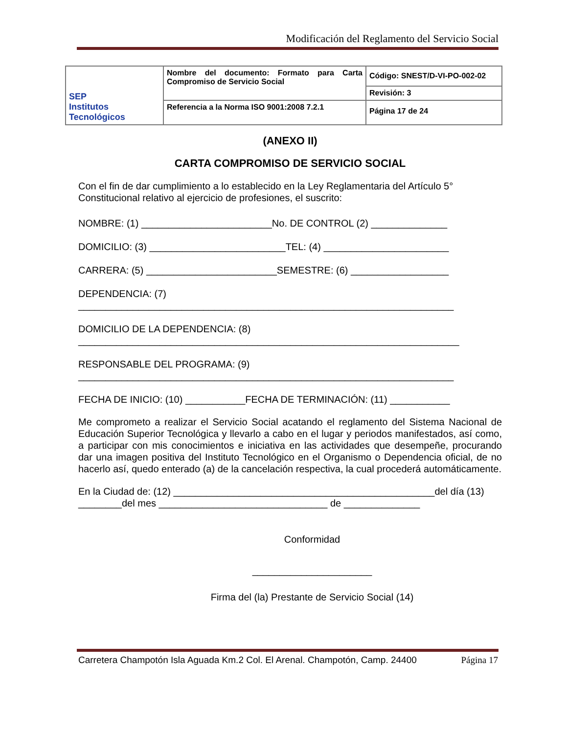Modificación del Reglamento del Servicio Social
| SEP Institutos Tecnológicos | Nombre del documento: Formato para Carta Compromiso de Servicio Social | Código: SNEST/D-VI-PO-002-02 |
| | | Revisión: 3 |
| | Referencia a la Norma ISO 9001:2008 7.2.1 | Página 17 de 24 |
(ANEXO II)
CARTA COMPROMISO DE SERVICIO SOCIAL
Con el fin de dar cumplimiento a lo establecido en la Ley Reglamentaria del Artículo 5° Constitucional relativo al ejercicio de profesiones, el suscrito:
NOMBRE: (1) ________________________No. DE CONTROL (2) ______________
DOMICILIO: (3) _________________________TEL: (4) _______________________
CARRERA: (5) ________________________SEMESTRE: (6) __________________
DEPENDENCIA: (7)
_____________________________________________________________________
DOMICILIO DE LA DEPENDENCIA: (8)
______________________________________________________________________
RESPONSABLE DEL PROGRAMA: (9)
_____________________________________________________________________
FECHA DE INICIO: (10) ___________FECHA DE TERMINACIÓN: (11) ___________
Me comprometo a realizar el Servicio Social acatando el reglamento del Sistema Nacional de Educación Superior Tecnológica y llevarlo a cabo en el lugar y periodos manifestados, así como, a participar con mis conocimientos e iniciativa en las actividades que desempeñe, procurando dar una imagen positiva del Instituto Tecnológico en el Organismo o Dependencia oficial, de no hacerlo así, quedo enterado (a) de la cancelación respectiva, la cual procederá automáticamente.
En la Ciudad de: (12) ________________________________________________del día (13) ________del mes _______________________________ de ______________
Conformidad
______________________
Firma del (la) Prestante de Servicio Social (14)
Carretera Champotón Isla Aguada Km.2 Col. El Arenal. Champotón, Camp. 24400 Página 17